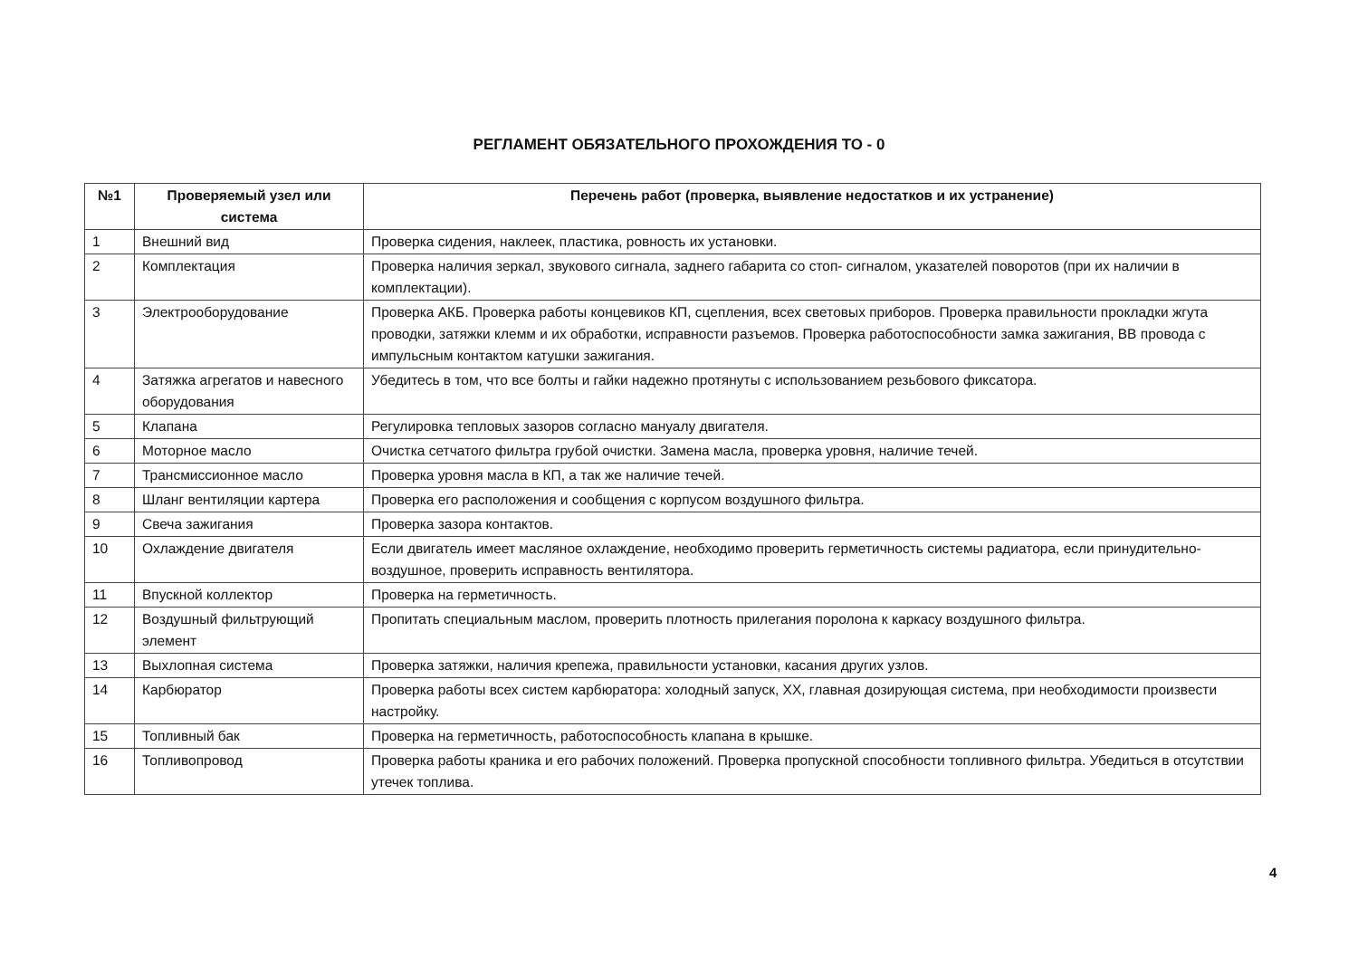РЕГЛАМЕНТ ОБЯЗАТЕЛЬНОГО ПРОХОЖДЕНИЯ ТО - 0
| №1 | Проверяемый узел или система | Перечень работ (проверка, выявление недостатков и их устранение) |
| --- | --- | --- |
| 1 | Внешний вид | Проверка сидения, наклеек, пластика, ровность их установки. |
| 2 | Комплектация | Проверка наличия зеркал, звукового сигнала, заднего габарита со стоп- сигналом, указателей поворотов (при их наличии в комплектации). |
| 3 | Электрооборудование | Проверка АКБ. Проверка работы концевиков КП, сцепления, всех световых приборов. Проверка правильности прокладки жгута проводки, затяжки клемм и их обработки, исправности разъемов. Проверка работоспособности замка зажигания, ВВ провода с импульсным контактом катушки зажигания. |
| 4 | Затяжка агрегатов и навесного оборудования | Убедитесь в том, что все болты и гайки надежно протянуты с использованием резьбового фиксатора. |
| 5 | Клапана | Регулировка тепловых зазоров согласно мануалу двигателя. |
| 6 | Моторное масло | Очистка сетчатого фильтра грубой очистки. Замена масла, проверка уровня, наличие течей. |
| 7 | Трансмиссионное масло | Проверка уровня масла в КП, а так же наличие течей. |
| 8 | Шланг вентиляции картера | Проверка его расположения и сообщения с корпусом воздушного фильтра. |
| 9 | Свеча зажигания | Проверка зазора контактов. |
| 10 | Охлаждение двигателя | Если двигатель имеет масляное охлаждение, необходимо проверить герметичность системы радиатора, если принудительно-воздушное, проверить исправность вентилятора. |
| 11 | Впускной коллектор | Проверка на герметичность. |
| 12 | Воздушный фильтрующий элемент | Пропитать специальным маслом, проверить плотность прилегания поролона к каркасу воздушного фильтра. |
| 13 | Выхлопная система | Проверка затяжки, наличия крепежа, правильности установки, касания других узлов. |
| 14 | Карбюратор | Проверка работы всех систем карбюратора: холодный запуск, ХХ, главная дозирующая система, при необходимости произвести настройку. |
| 15 | Топливный бак | Проверка на герметичность, работоспособность клапана в крышке. |
| 16 | Топливопровод | Проверка работы краника и его рабочих положений. Проверка пропускной способности топливного фильтра. Убедиться в отсутствии утечек топлива. |
4